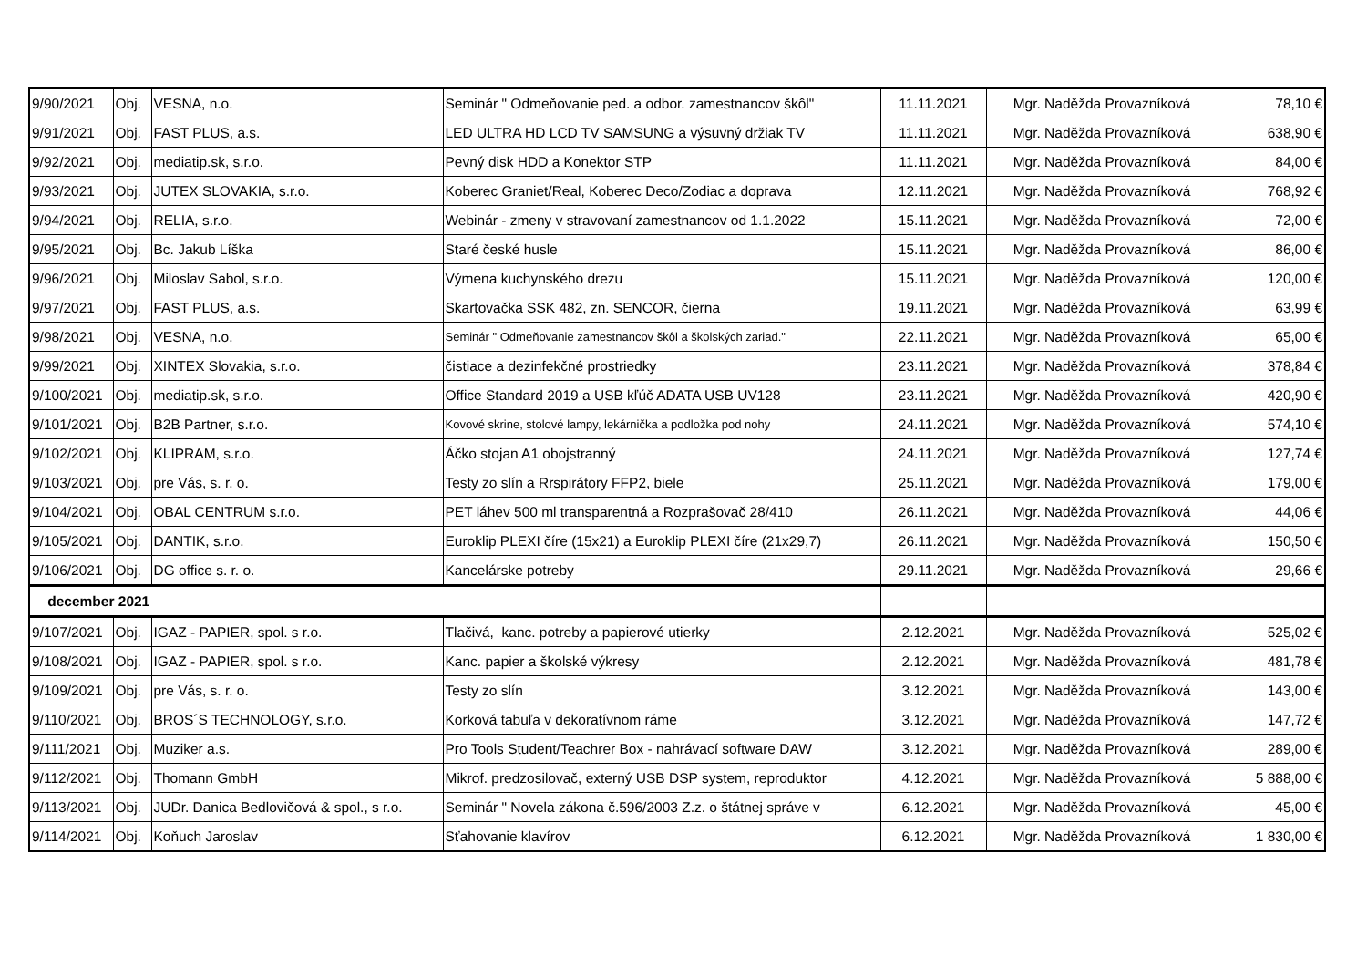| 9/90/2021 | Obj. | VESNA, n.o. | Seminár " Odmeňovanie ped. a odbor. zamestnancov škôl" | 11.11.2021 | Mgr. Naděžda Provazníková | 78,10 € |
| 9/91/2021 | Obj. | FAST PLUS, a.s. | LED ULTRA HD LCD TV SAMSUNG a výsuvný držiak TV | 11.11.2021 | Mgr. Naděžda Provazníková | 638,90 € |
| 9/92/2021 | Obj. | mediatip.sk, s.r.o. | Pevný disk HDD a Konektor STP | 11.11.2021 | Mgr. Naděžda Provazníková | 84,00 € |
| 9/93/2021 | Obj. | JUTEX SLOVAKIA, s.r.o. | Koberec Graniet/Real, Koberec Deco/Zodiac a doprava | 12.11.2021 | Mgr. Naděžda Provazníková | 768,92 € |
| 9/94/2021 | Obj. | RELIA, s.r.o. | Webinár - zmeny v stravovaní zamestnancov od 1.1.2022 | 15.11.2021 | Mgr. Naděžda Provazníková | 72,00 € |
| 9/95/2021 | Obj. | Bc. Jakub Líška | Staré české husle | 15.11.2021 | Mgr. Naděžda Provazníková | 86,00 € |
| 9/96/2021 | Obj. | Miloslav Sabol, s.r.o. | Výmena kuchynského drezu | 15.11.2021 | Mgr. Naděžda Provazníková | 120,00 € |
| 9/97/2021 | Obj. | FAST PLUS, a.s. | Skartovačka SSK 482, zn. SENCOR, čierna | 19.11.2021 | Mgr. Naděžda Provazníková | 63,99 € |
| 9/98/2021 | Obj. | VESNA, n.o. | Seminár " Odmeňovanie zamestnancov škôl a školských zariad." | 22.11.2021 | Mgr. Naděžda Provazníková | 65,00 € |
| 9/99/2021 | Obj. | XINTEX Slovakia, s.r.o. | čistiace a dezinfekčné prostriedky | 23.11.2021 | Mgr. Naděžda Provazníková | 378,84 € |
| 9/100/2021 | Obj. | mediatip.sk, s.r.o. | Office Standard 2019 a USB kľúč ADATA USB UV128 | 23.11.2021 | Mgr. Naděžda Provazníková | 420,90 € |
| 9/101/2021 | Obj. | B2B Partner, s.r.o. | Kovové skrine, stolové lampy, lekárnička a podložka pod nohy | 24.11.2021 | Mgr. Naděžda Provazníková | 574,10 € |
| 9/102/2021 | Obj. | KLIPRAM, s.r.o. | Áčko stojan A1 obojstranný | 24.11.2021 | Mgr. Naděžda Provazníková | 127,74 € |
| 9/103/2021 | Obj. | pre Vás, s. r. o. | Testy zo slín a Rrspirátory FFP2, biele | 25.11.2021 | Mgr. Naděžda Provazníková | 179,00 € |
| 9/104/2021 | Obj. | OBAL CENTRUM s.r.o. | PET láhev 500 ml transparentná a Rozprašovač 28/410 | 26.11.2021 | Mgr. Naděžda Provazníková | 44,06 € |
| 9/105/2021 | Obj. | DANTIK, s.r.o. | Euroklip PLEXI číre (15x21) a Euroklip PLEXI číre (21x29,7) | 26.11.2021 | Mgr. Naděžda Provazníková | 150,50 € |
| 9/106/2021 | Obj. | DG office s. r. o. | Kancelárske potreby | 29.11.2021 | Mgr. Naděžda Provazníková | 29,66 € |
| december 2021 | | | | | | |
| 9/107/2021 | Obj. | IGAZ - PAPIER, spol. s r.o. | Tlačivá, kanc. potreby a papierové utierky | 2.12.2021 | Mgr. Naděžda Provazníková | 525,02 € |
| 9/108/2021 | Obj. | IGAZ - PAPIER, spol. s r.o. | Kanc. papier a školské výkresy | 2.12.2021 | Mgr. Naděžda Provazníková | 481,78 € |
| 9/109/2021 | Obj. | pre Vás, s. r. o. | Testy zo slín | 3.12.2021 | Mgr. Naděžda Provazníková | 143,00 € |
| 9/110/2021 | Obj. | BROS´S TECHNOLOGY, s.r.o. | Korková tabuľa v dekoratívnom ráme | 3.12.2021 | Mgr. Naděžda Provazníková | 147,72 € |
| 9/111/2021 | Obj. | Muziker a.s. | Pro Tools Student/Teachrer Box - nahrávací software DAW | 3.12.2021 | Mgr. Naděžda Provazníková | 289,00 € |
| 9/112/2021 | Obj. | Thomann GmbH | Mikrof. predzosilovač, externý USB DSP system, reproduktor | 4.12.2021 | Mgr. Naděžda Provazníková | 5 888,00 € |
| 9/113/2021 | Obj. | JUDr. Danica Bedlovičová & spol., s r.o. | Seminár " Novela zákona č.596/2003 Z.z. o štátnej správe v | 6.12.2021 | Mgr. Naděžda Provazníková | 45,00 € |
| 9/114/2021 | Obj. | Koňuch Jaroslav | Sťahovanie klavírov | 6.12.2021 | Mgr. Naděžda Provazníková | 1 830,00 € |